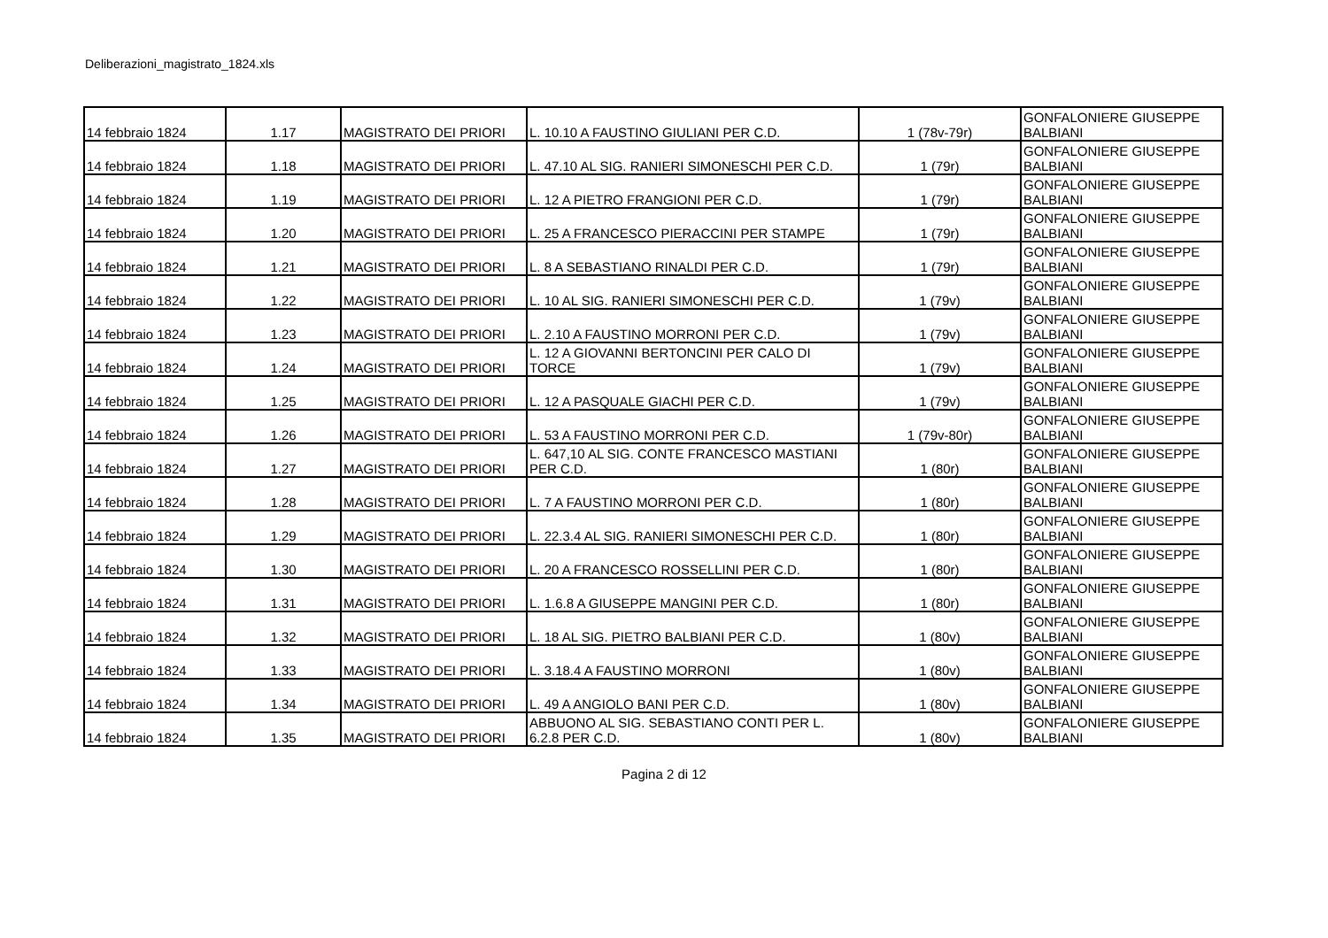Deliberazioni_magistrato_1824.xls
| 14 febbraio 1824 | 1.17 | MAGISTRATO DEI PRIORI | L. 10.10 A FAUSTINO GIULIANI PER C.D. | 1 (78v-79r) | GONFALONIERE GIUSEPPE BALBIANI |
| 14 febbraio 1824 | 1.18 | MAGISTRATO DEI PRIORI | L. 47.10 AL SIG. RANIERI SIMONESCHI PER C.D. | 1 (79r) | GONFALONIERE GIUSEPPE BALBIANI |
| 14 febbraio 1824 | 1.19 | MAGISTRATO DEI PRIORI | L. 12 A PIETRO FRANGIONI PER C.D. | 1 (79r) | GONFALONIERE GIUSEPPE BALBIANI |
| 14 febbraio 1824 | 1.20 | MAGISTRATO DEI PRIORI | L. 25 A FRANCESCO PIERACCINI PER STAMPE | 1 (79r) | GONFALONIERE GIUSEPPE BALBIANI |
| 14 febbraio 1824 | 1.21 | MAGISTRATO DEI PRIORI | L. 8 A SEBASTIANO RINALDI PER C.D. | 1 (79r) | GONFALONIERE GIUSEPPE BALBIANI |
| 14 febbraio 1824 | 1.22 | MAGISTRATO DEI PRIORI | L. 10 AL SIG. RANIERI SIMONESCHI PER C.D. | 1 (79v) | GONFALONIERE GIUSEPPE BALBIANI |
| 14 febbraio 1824 | 1.23 | MAGISTRATO DEI PRIORI | L. 2.10 A FAUSTINO MORRONI PER C.D. | 1 (79v) | GONFALONIERE GIUSEPPE BALBIANI |
| 14 febbraio 1824 | 1.24 | MAGISTRATO DEI PRIORI | L. 12 A GIOVANNI BERTONCINI PER CALO DI TORCE | 1 (79v) | GONFALONIERE GIUSEPPE BALBIANI |
| 14 febbraio 1824 | 1.25 | MAGISTRATO DEI PRIORI | L. 12 A PASQUALE GIACHI PER C.D. | 1 (79v) | GONFALONIERE GIUSEPPE BALBIANI |
| 14 febbraio 1824 | 1.26 | MAGISTRATO DEI PRIORI | L. 53 A FAUSTINO MORRONI PER C.D. | 1 (79v-80r) | GONFALONIERE GIUSEPPE BALBIANI |
| 14 febbraio 1824 | 1.27 | MAGISTRATO DEI PRIORI | L. 647,10 AL SIG. CONTE FRANCESCO MASTIANI PER C.D. | 1 (80r) | GONFALONIERE GIUSEPPE BALBIANI |
| 14 febbraio 1824 | 1.28 | MAGISTRATO DEI PRIORI | L. 7 A FAUSTINO MORRONI PER C.D. | 1 (80r) | GONFALONIERE GIUSEPPE BALBIANI |
| 14 febbraio 1824 | 1.29 | MAGISTRATO DEI PRIORI | L. 22.3.4 AL SIG. RANIERI SIMONESCHI PER C.D. | 1 (80r) | GONFALONIERE GIUSEPPE BALBIANI |
| 14 febbraio 1824 | 1.30 | MAGISTRATO DEI PRIORI | L. 20 A FRANCESCO ROSSELLINI PER C.D. | 1 (80r) | GONFALONIERE GIUSEPPE BALBIANI |
| 14 febbraio 1824 | 1.31 | MAGISTRATO DEI PRIORI | L. 1.6.8 A GIUSEPPE MANGINI PER C.D. | 1 (80r) | GONFALONIERE GIUSEPPE BALBIANI |
| 14 febbraio 1824 | 1.32 | MAGISTRATO DEI PRIORI | L. 18 AL SIG. PIETRO BALBIANI PER C.D. | 1 (80v) | GONFALONIERE GIUSEPPE BALBIANI |
| 14 febbraio 1824 | 1.33 | MAGISTRATO DEI PRIORI | L. 3.18.4 A FAUSTINO MORRONI | 1 (80v) | GONFALONIERE GIUSEPPE BALBIANI |
| 14 febbraio 1824 | 1.34 | MAGISTRATO DEI PRIORI | L. 49 A ANGIOLO BANI PER C.D. | 1 (80v) | GONFALONIERE GIUSEPPE BALBIANI |
| 14 febbraio 1824 | 1.35 | MAGISTRATO DEI PRIORI | ABBUONO AL SIG. SEBASTIANO CONTI PER L. 6.2.8 PER C.D. | 1 (80v) | GONFALONIERE GIUSEPPE BALBIANI |
Pagina 2 di 12